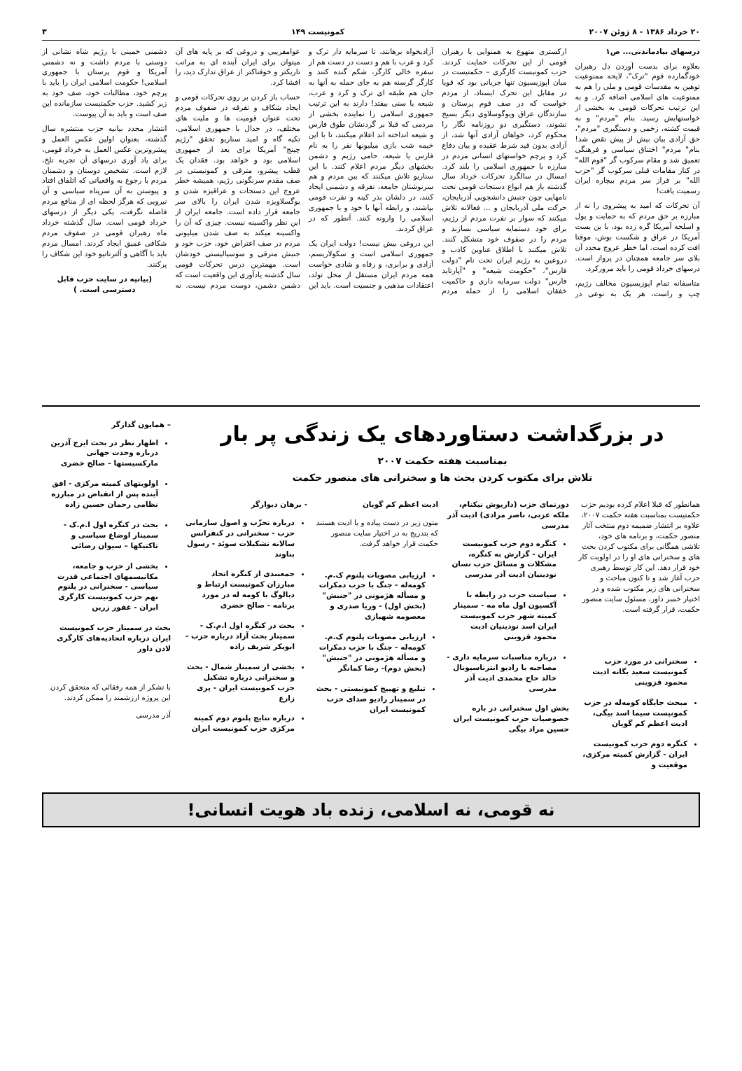۲۰ خرداد ۱۳۸۶ - ۸ ژوئن ۲۰۰۷ کمونیست ۱۴۹ ۳
درسهای بیادماندنی... ص۱
بعلاوه برای بدست آوردن دل رهبران خودگمارده قوم "ترک"، لایحه ممنوعیت توهین به مقدسات قومی و ملی را هم به ممنوعیت های اسلامی اضافه کرد. و به این ترتیب تحرکات قومی به بخشی از خواستهایش رسید. بنام "مردم" و به قیمت کشته، زخمی و دستگیری "مردم"، حق آزادی بیان بیش از پیش نقض شد! بنام" مردم" اختناق سیاسی و فرهنگی تعمیق شد و مقام سرکوب گر "قوم الله" در کنار مقامات قبلی سرکوب گر "حزب الله" بر فراز سر مردم بیچاره ایران رسمیت یافت!
آن تحرکات که امید به پیشروی را نه از مبارزه بر حق مردم که به حمایت و پول و اسلحه آمریکا گره زده بود، با بن بست آمریکا در عراق و شکست بوش، موقتا افت کرده است. اما خطر عروج مجدد آن بلای سر جامعه همچنان در پرواز است. درسهای خرداد قومی را باید مرورکرد.
متاسفانه تمام اپوزیسیون مخالف رژیم، چپ و راست، هر یک به نوعی در ارکستری متهوع به همنوایی با رهبران قومی از این تحرکات حمایت کردند. حزب کمونیست کارگری – حکمتیست در میان اپوزیسیون تنها جریانی بود که قویا در مقابل این تحرک ایستاد، از مردم خواست که در صف قوم پرستان و سازندگان عراق ویوگوسلاوی دیگر بسیج نشوند، دستگیری دو روزنامه نگار را محکوم کرد، خواهان آزادی آنها شد، از آزادی بدون قید شرط عقیده و بیان دفاع کرد و پرچم خواستهای انسانی مردم در مبارزه با جمهوری اسلامی را بلند کرد. امسال در سالگرد تحرکات خرداد سال گذشته باز هم انواع دستجات قومی تحت نامهایی چون جنبش دانشجویی آذربایجان، حرکت ملی آذربایجان و ... فعالانه تلاش میکنند که سوار بر نفرت مردم از رژیم، برای خود دستمایه سیاسی بسازند و مردم را در صفوف خود متشکل کنند. تلاش میکنند با اطلاق عناوین کاذب و دروعین به رژیم ایران تحت نام "دولت فارس"، "حکومت شیعه" و "آپارتاید فارس" دولت سرمایه داری و حاکمیت خفقان اسلامی را از حمله مردم آزادیخواه برهانند، تا سرمایه دار ترک و کرد و عرب با هم و دست در دست هم از سفره خالی کارگر، شکم گنده کنند و کارگر گرسنه هم به جای حمله به آنها به جان هم طبقه ای ترک و کرد و عرب، شیعه یا سنی بیفتد! دارند به این ترتیب جمهوری اسلامی را نماینده بخشی از مردمی که قبلا بر گردنشان طوق فارس و شیعه انداخته اند اعلام میکنند، تا با این خیمه شب بازی میلیونها نفر را به نام فارس یا شیعه، حامی رژیم و دشمن بخشهای دیگر مردم اعلام کنند. با این سناریو تلاش میکنند که بین مردم و هم سرنوشتان جامعه، تفرقه و دشمنی ایجاد کنند، در دلشان بذر کینه و نفرت قومی بپاشند، و رابطه آنها با خود و با جمهوری اسلامی را وارونه کنند. آنطور که در عراق کردند.
این دروغی بیش نیست! دولت ایران یک جمهوری اسلامی است و سکولاریسم، آزادی و برابری، و رفاه و شادی خواست همه مردم ایران مستقل از محل تولد، اعتقادات مذهبی و جنسیت است. باید این عوامفریبی و دروغی که بر پایه های آن میتوان برای ایران آینده ای به مراتب تاریکتر و خوفناکتر از عراق تدارک دید، را افشا کرد.
حساب باز کردن بر روی تحرکات قومی و ایجاد شکاف و تفرقه در صفوف مردم تحت عنوان قومیت ها و ملیت های مختلف، در جدال با جمهوری اسلامی، تکیه گاه و امید سناریو تحقق "رژیم چینج" آمریکا برای بعد از جمهوری اسلامی بود و خواهد بود. فقدان یک قطب پیشرو، مترقی و کمونیستی در صف مقدم سرنگونی رژیم، همیشه خطر عروج این دستجات و عراقیزه شدن و یوگسلاویزه شدن ایران را بالای سر جامعه قرار داده است. جامعه ایران از این نظر واکسینه نیست. چیزی که آن را واکسینه میکند به صف شدن میلیونی مردم در صف اعتراض خود، حزب خود و جنبش مترقی و سوسیالیستی خودشان است. مهمترین درس تحرکات قومی سال گذشته یادآوری این واقعیت است که دشمن دشمن، دوست مردم نیست. نه دشمنی خمینی با رژیم شاه نشانی از دوستی با مردم داشت و نه دشمنی آمریکا و قوم پرستان با جمهوری اسلامی! حکومت اسلامی ایران را باید با پرچم خود، مطالبات خود، صف خود به زیر کشید. حزب حکمتیست سازمانده این صف است و باید به آن پیوست.
انتشار مجدد بیانیه حزب منتشره سال گذشته، بعنوان اولین عکس العمل و پیشروترین عکس العمل به خرداد قومی، برای یاد آوری درسهای آن تجربه تلخ، لازم است. تشخیص دوستان و دشمنان مردم با رجوع به واقعیاتی که اتلفاق افتاد و پیوستن به آن سرپناه سیاسی و آن نیرویی که هرگز لحظه ای از منافع مردم فاصله نگرفت، یکی دیگر از درسهای خرداد قومی است. سال گذشته خرداد ماه رهبران قومی در صفوف مردم شکافی عمیق ایجاد کردند. امسال مردم باید با آگاهی و آلترناتیو خود این شکاف را پرکنند.
(بیانیه در سایت حزب قابل دسترسی است. )
در بزرگداشت دستاوردهای یک زندگی پر بار
بمناسبت هفته حکمت ۲۰۰۷
تلاش برای مکتوب کردن بحث ها و سخنرانی های منصور حکمت
همانطور که قبلا اعلام کرده بودیم حزب حکمتیست بمناسبت هفته حکمت ۲۰۰۷، علاوه بر انتشار ضمیمه دوم منتخب آثار منصور حکمت، و برنامه های خود، تلاشی همگانی برای مکتوب کردن بحث های و سخنرانی های او را در اولویت کار خود قرار دهد. این کار توسط رهبری حزب آغاز شد و تا کنون مباحث و سخنرانی های زیر مکتوب شده و در اختیار خسر داور، مسئول سایت منصور حکمت، قرار گرفته است.
سخنرانی در مورد حزب کمونیست سعید یگانه ادیت محمود قزوینی
مبحث جایگاه کومه‌له در حزب کمونیست سیما اسد بیگی، ادیت اعظم کم گویان
کنگره دوم حزب کمونیست ایران - گزارش کمیته مرکزی، موقعیت و
دورنمای حزب (داریوش نیکنام، ملکه عزتی، ناصر مرادی) ادیت آذر مدرسی
کنگره دوم حزب کمونیست ایران - گزارش به کنگره، مشکلات و مسائل حزب نسان نودینیان ادیت آذر مدرسی
سیاست حزب در رابطه با آکسیون اول ماه مه - سمینار کمیته شهر حزب کمونیست ایران اسد نودینیان ادیت محمود قزوینی
درباره مناسبات سرمایه داری - مصاحبه با رادیو انترناسیونال خالد حاج محمدی ادیت آذر مدرسی
بخش اول سخنرانی در باره خصوصیات حزب کمونیست ایران حسین مراد بیگی
ادیت اعظم کم گویان
متون زیر در دست پیاده و یا ادیت هستند که بتدریج به در اختیار سایت منصور حکمت قرار خواهد گرفت.
ارزیابی مصوبات پلنوم ک.م. کومه‌له - جنگ با حزب دمکرات و مسأله هژمونی در "جنبش" (بخش اول) - وریا صدری و معصومه شهبازی
ارزیابی مصوبات پلنوم ک.م. کومه‌له - جنگ با حزب دمکرات و مسأله هژمونی در "جنبش" (بخش دوم)- رضا کمانگر
تبلیغ و تهییج کمونیستی - بحث در سمینار رادیو صدای حزب کمونیست ایران
- برهان دیوارگر
درباره تحزّب و اصول سازمانی حزب - سخنرانی در کنفرانس سالانه تشکیلات سوئد - رسول بناوند
جمعبندی از کنگره اتحاد مبارزان کمونیست ارتباط و دیالوگ با کومه له در مورد برنامه - صالح خضری
بحث در کنگره اول ا.م.ک - سمینار بحث آزاد درباره حزب - ابوبکر شریف زاده
بخشی از سمینار شمال - بحث و سخنرانی درباره تشکیل حزب کمونیست ایران - پری زارع
درباره نتایج پلنوم دوم کمیته مرکزی حزب کمونیست ایران
– همایون گدازگر
اظهار نظر در بحث ایرج آذرین درباره وحدت جهانی مارکسیستها – صالح خضری
اولویتهای کمیته مرکزی - افق آینده پس از انقباض در مبارزه نظامی رحمان حسین زاده
بحث در کنگره اول ا.م.ک - سمینار اوضاع سیاسی و تاکتیکها – سیوان رضائی
بخشی از حزب و جامعه، مکانیسمهای اجتماعی قدرت سیاسی - سخنرانی در پلنوم نهم حزب کمونیست کارگری ایران - غفور زرین
بحث در سمینار حزب کمونیست ایران درباره اتحادیه‌های کارگری لادن داور
با تشکر از همه رفقائی که متحقق کردن این پروژه ارزشمند را ممکن کردند.
آذر مدرسی
نه قومی، نه اسلامی، زنده باد هویت انسانی!